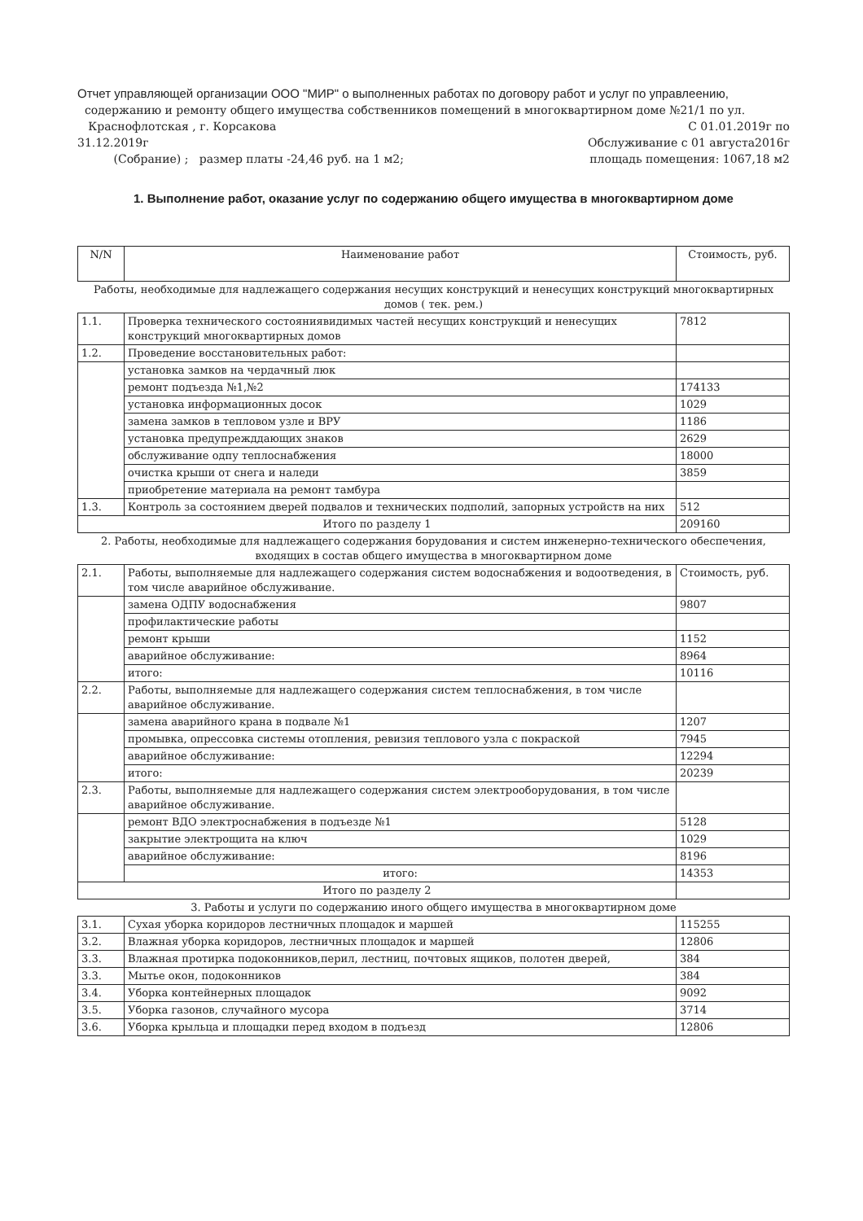Отчет управляющей организации ООО "МИР" о выполненных работах по договору работ и услуг по управлеению,
содержанию и ремонту общего имущества собственников помещений в многоквартирном доме №21/1 по ул.
Краснофлотская , г. Корсакова С 01.01.2019г по
31.12.2019г Обслуживание с 01 августа2016г
(Собрание) ; размер платы -24,46 руб. на 1 м2; площадь помещения: 1067,18 м2
1. Выполнение работ, оказание услуг по содержанию общего имущества в многоквартирном доме
| N/N | Наименование работ | Стоимость, руб. |
| --- | --- | --- |
| Работы, необходимые для надлежащего содержания несущих конструкций и ненесущих конструкций многоквартирных домов ( тек. рем.) | | |
| 1.1. | Проверка технического состояниявидимых частей несущих конструкций и ненесущих конструкций многоквартирных домов | 7812 |
| 1.2. | Проведение восстановительных работ: | |
| | установка замков на чердачный люк | |
| | ремонт подъезда №1,№2 | 174133 |
| | установка информационных досок | 1029 |
| | замена замков в тепловом узле и ВРУ | 1186 |
| | установка предупрежддающих знаков | 2629 |
| | обслуживание одпу теплоснабжения | 18000 |
| | очистка крыши от снега и наледи | 3859 |
| | приобретение материала на ремонт тамбура | |
| 1.3. | Контроль за состоянием дверей подвалов и технических подполий, запорных устройств на них | 512 |
| Итого по разделу 1 | | 209160 |
| 2. Работы, необходимые для надлежащего содержания борудования и систем инженерно-технического обеспечения, входящих в состав общего имущества в многоквартирном доме | | |
| 2.1. | Работы, выполняемые для надлежащего содержания систем водоснабжения и водоотведения, в том числе аварийное обслуживание. | Стоимость, руб. |
| | замена ОДПУ водоснабжения | 9807 |
| | профилактические работы | |
| | ремонт крыши | 1152 |
| | аварийное обслуживание: | 8964 |
| | итого: | 10116 |
| 2.2. | Работы, выполняемые для надлежащего содержания систем теплоснабжения, в том числе аварийное обслуживание. | |
| | замена аварийного крана в подвале №1 | 1207 |
| | промывка, опрессовка системы отопления, ревизия теплового узла с покраской | 7945 |
| | аварийное обслуживание: | 12294 |
| | итого: | 20239 |
| 2.3. | Работы, выполняемые для надлежащего содержания систем электрооборудования, в том числе аварийное обслуживание. | |
| | ремонт ВДО электроснабжения в подъезде №1 | 5128 |
| | закрытие электрощита на ключ | 1029 |
| | аварийное обслуживание: | 8196 |
| | итого: | 14353 |
| Итого по разделу 2 | | |
| 3. Работы и услуги по содержанию иного общего имущества в многоквартирном доме | | |
| 3.1. | Сухая уборка коридоров лестничных площадок и маршей | 115255 |
| 3.2. | Влажная уборка коридоров, лестничных площадок и маршей | 12806 |
| 3.3. | Влажная протирка подоконников,перил, лестниц, почтовых ящиков, полотен дверей, | 384 |
| 3.3. | Мытье окон, подоконников | 384 |
| 3.4. | Уборка контейнерных площадок | 9092 |
| 3.5. | Уборка газонов, случайного мусора | 3714 |
| 3.6. | Уборка крыльца и площадки перед входом в подъезд | 12806 |